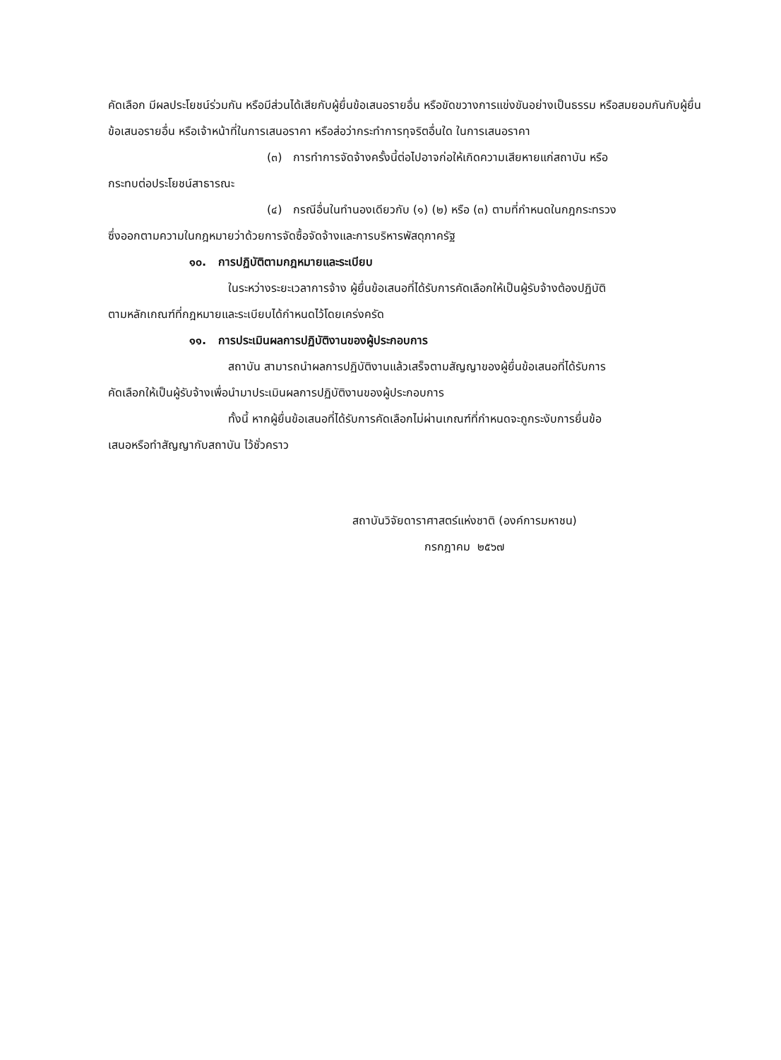คัดเลือก มีผลประโยชน์ร่วมกัน หรือมีส่วนได้เสียกับผู้ยื่นข้อเสนอรายอื่น หรือขัดขวางการแข่งขันอย่างเป็นธรรม หรือสมยอมกันกับผู้ยื่นข้อเสนอรายอื่น หรือเจ้าหน้าที่ในการเสนอราคา หรือส่อว่ากระทำการทุจริตอื่นใด ในการเสนอราคา
(๓) การทำการจัดจ้างครั้งนี้ต่อไปอาจก่อให้เกิดความเสียหายแก่สถาบัน หรือ
กระทบต่อประโยชน์สาธารณะ
(๔) กรณีอื่นในทำนองเดียวกับ (๑) (๒) หรือ (๓) ตามที่กำหนดในกฎกระทรวง
ซึ่งออกตามความในกฎหมายว่าด้วยการจัดซื้อจัดจ้างและการบริหารพัสดุภาครัฐ
๑๐. การปฏิบัติตามกฎหมายและระเบียบ
ในระหว่างระยะเวลาการจ้าง ผู้ยื่นข้อเสนอที่ได้รับการคัดเลือกให้เป็นผู้รับจ้างต้องปฏิบัติ
ตามหลักเกณฑ์ที่กฎหมายและระเบียบได้กำหนดไว้โดยเคร่งครัด
๑๑. การประเมินผลการปฏิบัติงานของผู้ประกอบการ
สถาบัน สามารถนำผลการปฏิบัติงานแล้วเสร็จตามสัญญาของผู้ยื่นข้อเสนอที่ได้รับการ
คัดเลือกให้เป็นผู้รับจ้างเพื่อนำมาประเมินผลการปฏิบัติงานของผู้ประกอบการ
ทั้งนี้ หากผู้ยื่นข้อเสนอที่ได้รับการคัดเลือกไม่ผ่านเกณฑ์ที่กำหนดจะถูกระงับการยื่นข้อ
เสนอหรือทำสัญญากับสถาบัน ไว้ชั่วคราว
สถาบันวิจัยดาราศาสตร์แห่งชาติ (องค์การมหาชน)
กรกฎาคม ๒๕๖๗